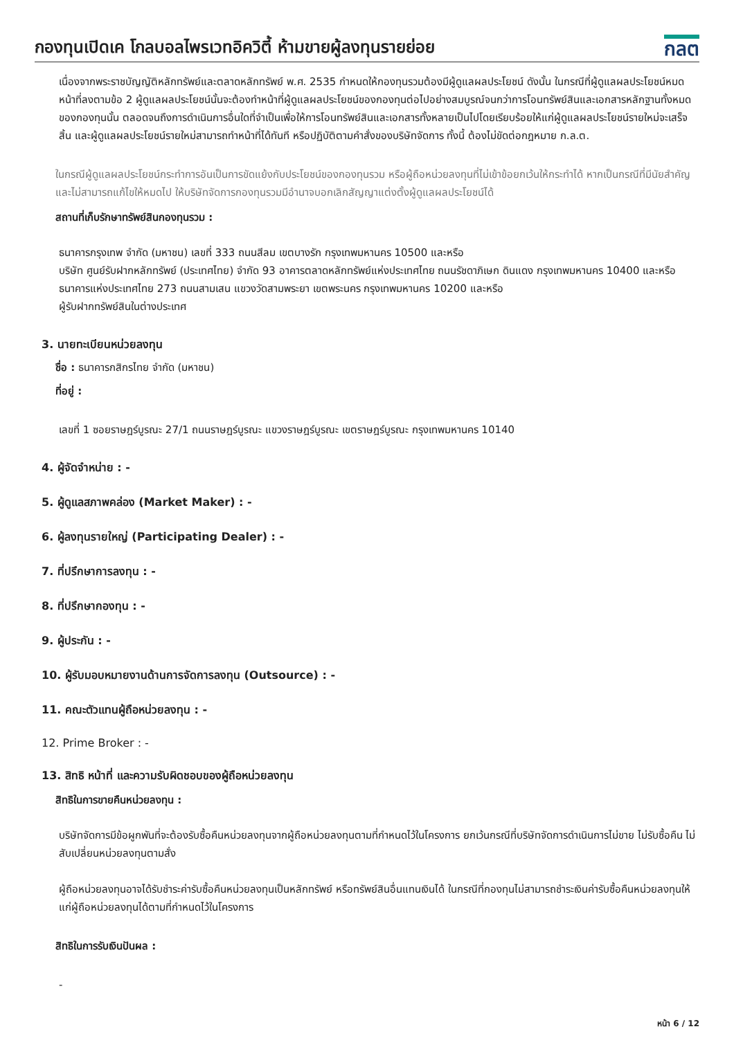กองทุนเปิดเค โกลบอลไพรเวทอิควิตี้ ห้ามขายผู้ลงทุนรายย่อย
กลต
เนื่องจากพระราชบัญญัติหลักทรัพย์และตลาดหลักทรัพย์ พ.ศ. 2535 กำหนดให้กองทุนรวมต้องมีผู้ดูแลผลประโยชน์ ดังนั้น ในกรณีที่ผู้ดูแลผลประโยชน์หมดหน้าที่ลงตามข้อ 2 ผู้ดูแลผลประโยชน์นั้นจะต้องทำหน้าที่ผู้ดูแลผลประโยชน์ของกองทุนต่อไปอย่างสมบูรณ์จนกว่าการโอนทรัพย์สินและเอกสารหลักฐานทั้งหมดของกองทุนนั้น ตลอดจนถึงการดำเนินการอื่นใดที่จำเป็นเพื่อให้การโอนทรัพย์สินและเอกสารทั้งหลายเป็นไปโดยเรียบร้อยให้แก่ผู้ดูแลผลประโยชน์รายใหม่จะเสร็จสิ้น และผู้ดูแลผลประโยชน์รายใหม่สามารถทำหน้าที่ได้ทันที หรือปฏิบัติตามคำสั่งของบริษัทจัดการ ทั้งนี้ ต้องไม่ขัดต่อกฎหมาย ก.ล.ต.
ในกรณีผู้ดูแลผลประโยชน์กระทำการอันเป็นการขัดแย้งกับประโยชน์ของกองทุนรวม หรือผู้ถือหน่วยลงทุนที่ไม่เข้าข้อยกเว้นให้กระทำได้ หากเป็นกรณีที่มีนัยสำคัญและไม่สามารถแก้ไขให้หมดไป ให้บริษัทจัดการกองทุนรวมมีอำนาจบอกเลิกสัญญาแต่งตั้งผู้ดูแลผลประโยชน์ได้
สถานที่เก็บรักษาทรัพย์สินกองทุนรวม :
ธนาคารกรุงเทพ จำกัด (มหาชน) เลขที่ 333 ถนนสีลม เขตบางรัก กรุงเทพมหานคร 10500 และหรือ
บริษัท ศูนย์รับฝากหลักทรัพย์ (ประเทศไทย) จำกัด 93 อาคารตลาดหลักทรัพย์แห่งประเทศไทย ถนนรัชดาภิเษก ดินแดง กรุงเทพมหานคร 10400 และหรือ
ธนาคารแห่งประเทศไทย 273 ถนนสามเสน แขวงวัดสามพระยา เขตพระนคร กรุงเทพมหานคร 10200 และหรือ
ผู้รับฝากทรัพย์สินในต่างประเทศ
3. นายทะเบียนหน่วยลงทุน
ชื่อ : ธนาคารกสิกรไทย จำกัด (มหาชน)
ที่อยู่ :
เลขที่ 1 ซอยราษฎร์บูรณะ 27/1 ถนนราษฎร์บูรณะ แขวงราษฎร์บูรณะ เขตราษฎร์บูรณะ กรุงเทพมหานคร 10140
4. ผู้จัดจำหน่าย : -
5. ผู้ดูแลสภาพคล่อง (Market Maker) : -
6. ผู้ลงทุนรายใหญ่ (Participating Dealer) : -
7. ที่ปรึกษาการลงทุน : -
8. ที่ปรึกษากองทุน : -
9. ผู้ประกัน : -
10. ผู้รับมอบหมายงานด้านการจัดการลงทุน (Outsource) : -
11. คณะตัวแทนผู้ถือหน่วยลงทุน : -
12. Prime Broker : -
13. สิทธิ หน้าที่ และความรับผิดชอบของผู้ถือหน่วยลงทุน
สิทธิในการขายคืนหน่วยลงทุน :
บริษัทจัดการมีข้อผูกพันที่จะต้องรับซื้อคืนหน่วยลงทุนจากผู้ถือหน่วยลงทุนตามที่กำหนดไว้ในโครงการ ยกเว้นกรณีที่บริษัทจัดการดำเนินการไม่ขาย ไม่รับซื้อคืน ไม่สับเปลี่ยนหน่วยลงทุนตามสั่ง
ผู้ถือหน่วยลงทุนอาจได้รับชำระค่ารับซื้อคืนหน่วยลงทุนเป็นหลักทรัพย์ หรือทรัพย์สินอื่นแทนเงินได้ ในกรณีที่กองทุนไม่สามารถชำระเงินค่ารับซื้อคืนหน่วยลงทุนให้แก่ผู้ถือหน่วยลงทุนได้ตามที่กำหนดไว้ในโครงการ
สิทธิในการรับเงินปันผล :
-
หน้า 6 / 12